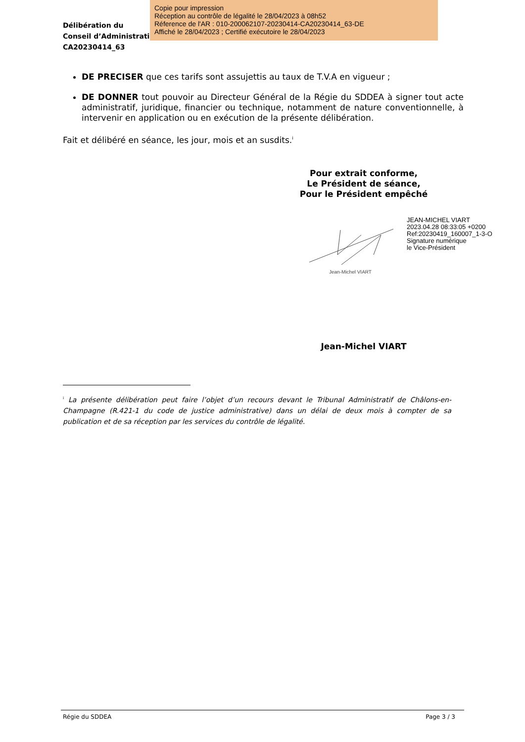Délibération du
Conseil d’Administration
CA20230414_63
Copie pour impression
Réception au contrôle de légalité le 28/04/2023 à 08h52
Réference de l'AR : 010-200062107-20230414-CA20230414_63-DE
Affiché le 28/04/2023 ; Certifié exécutoire le 28/04/2023
DE PRECISER que ces tarifs sont assujettis au taux de T.V.A en vigueur ;
DE DONNER tout pouvoir au Directeur Général de la Régie du SDDEA à signer tout acte administratif, juridique, financier ou technique, notamment de nature conventionnelle, à intervenir en application ou en exécution de la présente délibération.
Fait et délibéré en séance, les jour, mois et an susdits.<sup>i</sup>
Pour extrait conforme,
Le Président de séance,
Pour le Président empêché
Jean-Michel VIART
JEAN-MICHEL VIART
2023.04.28 08:33:05 +0200
Ref:20230419_160007_1-3-O
Signature numérique
le Vice-Président
Jean-Michel VIART
<sup>i</sup> La présente délibération peut faire l’objet d’un recours devant le Tribunal Administratif de Châlons-en-Champagne (R.421-1 du code de justice administrative) dans un délai de deux mois à compter de sa publication et de sa réception par les services du contrôle de légalité.
Régie du SDDEA Page 3 / 3